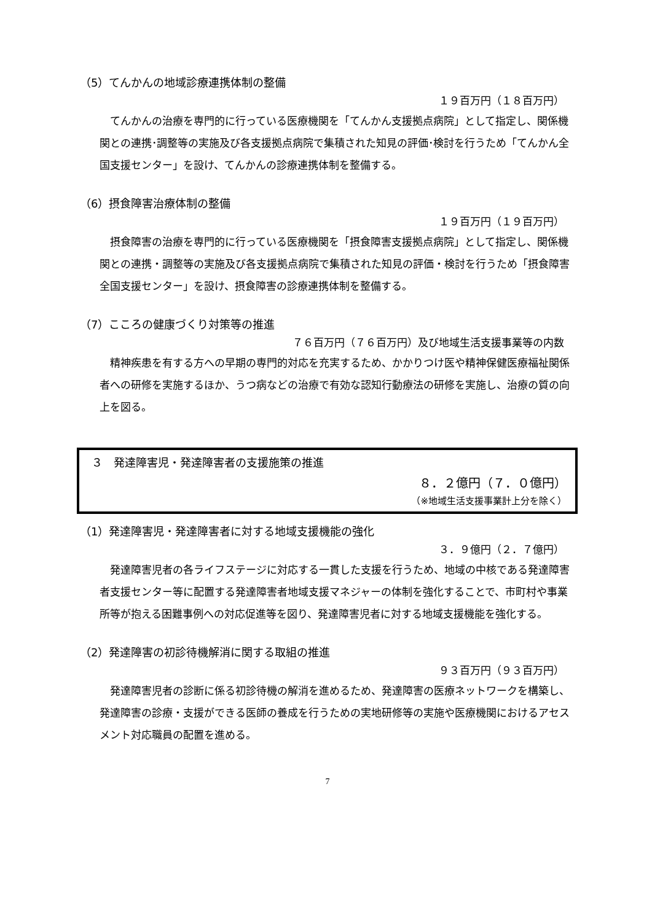（5）てんかんの地域診療連携体制の整備
１９百万円（１８百万円）
てんかんの治療を専門的に行っている医療機関を「てんかん支援拠点病院」として指定し、関係機関との連携･調整等の実施及び各支援拠点病院で集積された知見の評価･検討を行うため「てんかん全国支援センター」を設け、てんかんの診療連携体制を整備する。
（6）摂食障害治療体制の整備
１９百万円（１９百万円）
摂食障害の治療を専門的に行っている医療機関を「摂食障害支援拠点病院」として指定し、関係機関との連携・調整等の実施及び各支援拠点病院で集積された知見の評価・検討を行うため「摂食障害全国支援センター」を設け、摂食障害の診療連携体制を整備する。
（7）こころの健康づくり対策等の推進
７６百万円（７６百万円）及び地域生活支援事業等の内数
精神疾患を有する方への早期の専門的対応を充実するため、かかりつけ医や精神保健医療福祉関係者への研修を実施するほか、うつ病などの治療で有効な認知行動療法の研修を実施し、治療の質の向上を図る。
３　発達障害児・発達障害者の支援施策の推進
８．２億円（７．０億円）
（※地域生活支援事業計上分を除く）
（1）発達障害児・発達障害者に対する地域支援機能の強化
３．９億円（２．７億円）
発達障害児者の各ライフステージに対応する一貫した支援を行うため、地域の中核である発達障害者支援センター等に配置する発達障害者地域支援マネジャーの体制を強化することで、市町村や事業所等が抱える困難事例への対応促進等を図り、発達障害児者に対する地域支援機能を強化する。
（2）発達障害の初診待機解消に関する取組の推進
９３百万円（９３百万円）
発達障害児者の診断に係る初診待機の解消を進めるため、発達障害の医療ネットワークを構築し、発達障害の診療・支援ができる医師の養成を行うための実地研修等の実施や医療機関におけるアセスメント対応職員の配置を進める。
7